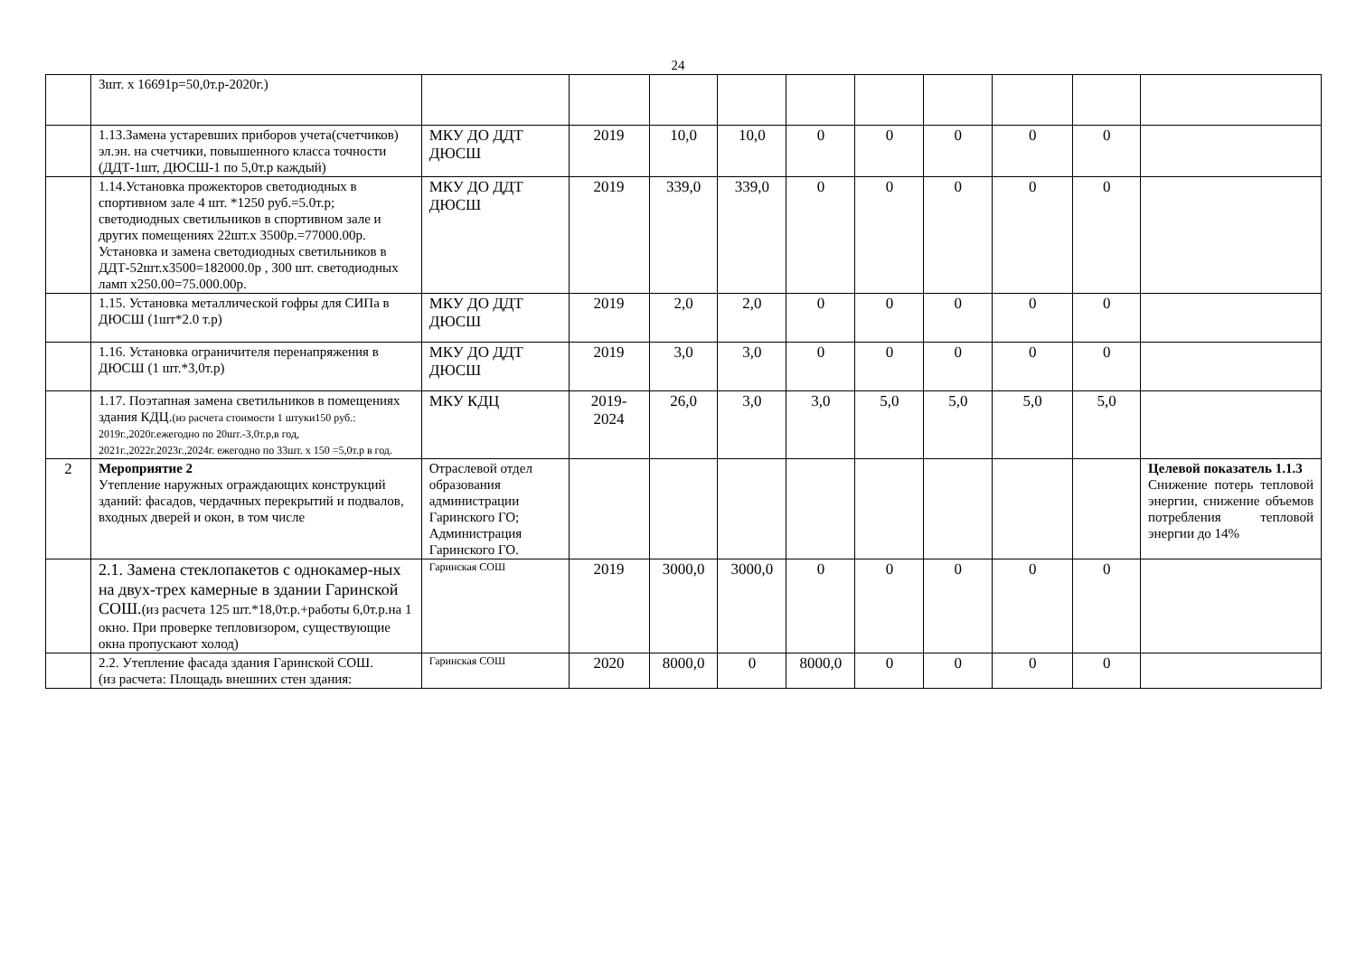24
| | 3шт. х 16691р=50,0т.р-2020г.) | | | | | | | | | | |
| | 1.13.Замена устаревших приборов учета(счетчиков) эл.эн. на счетчики, повышенного класса точности (ДДТ-1шт, ДЮСШ-1 по 5,0т.р каждый) | МКУ ДО ДДТ ДЮСШ | 2019 | 10,0 | 10,0 | 0 | 0 | 0 | 0 | 0 | |
| | 1.14.Установка прожекторов светодиодных в спортивном зале 4 шт. *1250 руб.=5.0т.р; светодиодных светильников в спортивном зале и других помещениях 22шт.х 3500р.=77000.00р. Установка и замена светодиодных светильников в ДДТ-52шт.х3500=182000.0р , 300 шт. светодиодных ламп х250.00=75.000.00р. | МКУ ДО ДДТ ДЮСШ | 2019 | 339,0 | 339,0 | 0 | 0 | 0 | 0 | 0 | |
| | 1.15. Установка металлической гофры для СИПа в ДЮСШ (1шт*2.0 т.р) | МКУ ДО ДДТ ДЮСШ | 2019 | 2,0 | 2,0 | 0 | 0 | 0 | 0 | 0 | |
| | 1.16. Установка ограничителя перенапряжения в ДЮСШ (1 шт.*3,0т.р) | МКУ ДО ДДТ ДЮСШ | 2019 | 3,0 | 3,0 | 0 | 0 | 0 | 0 | 0 | |
| | 1.17. Поэтапная замена светильников в помещениях здания КДЦ. (из расчета стоимости 1 штуки150 руб.: 2019г.,2020г.ежегодно по 20шт.-3,0т.р,в год, 2021г.,2022г.2023г.,2024г. ежегодно по 33шт. х 150 =5,0т.р в год. | МКУ КДЦ | 2019-2024 | 26,0 | 3,0 | 3,0 | 5,0 | 5,0 | 5,0 | 5,0 | |
| 2 | Мероприятие 2 Утепление наружных ограждающих конструкций зданий: фасадов, чердачных перекрытий и подвалов, входных дверей и окон, в том числе | Отраслевой отдел образования администрации Гаринского ГО; Администрация Гаринского ГО. | | | | | | | | | Целевой показатель 1.1.3 Снижение потерь тепловой энергии, снижение объемов потребления тепловой энергии до 14% |
| | 2.1. Замена стеклопакетов с однокамер-ных на двух-трех камерные в здании Гаринской СОШ. (из расчета 125 шт.*18,0т.р.+работы 6,0т.р.на 1 окно. При проверке тепловизором, существующие окна пропускают холод) | Гаринская СОШ | 2019 | 3000,0 | 3000,0 | 0 | 0 | 0 | 0 | 0 | |
| | 2.2. Утепление фасада здания Гаринской СОШ. (из расчета: Площадь внешних стен здания: | Гаринская СОШ | 2020 | 8000,0 | 0 | 8000,0 | 0 | 0 | 0 | 0 | |